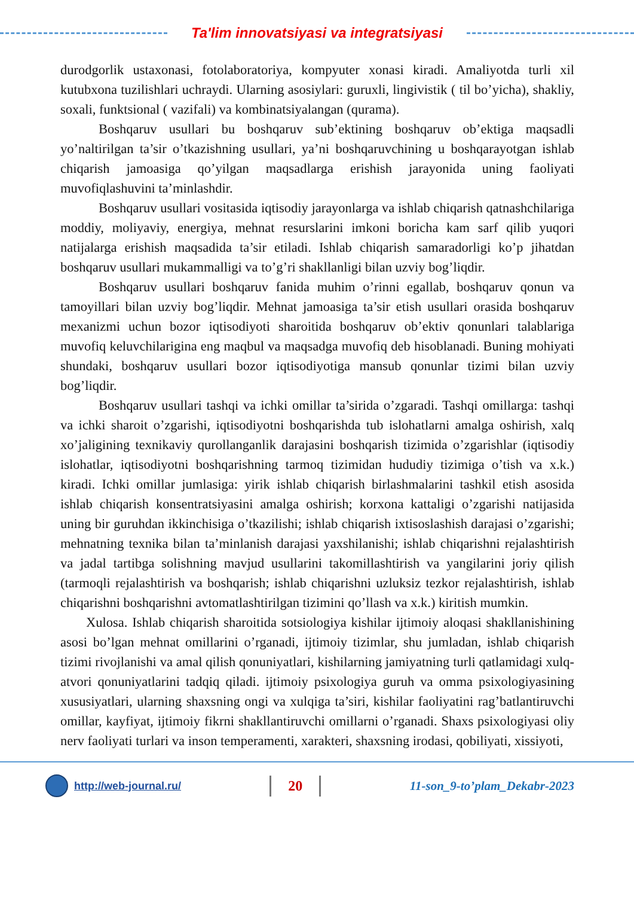Ta'lim innovatsiyasi va integratsiyasi
durodgorlik ustaxonasi, fotolaboratoriya, kompyuter xonasi kiradi. Amaliyotda turli xil kutubxona tuzilishlari uchraydi. Ularning asosiylari: guruxli, lingivistik ( til bo’yicha), shakliy, soxali, funktsional ( vazifali) va kombinatsiyalangan (qurama).
Boshqaruv usullari bu boshqaruv sub’ektining boshqaruv ob’ektiga maqsadli yo’naltirilgan ta’sir o’tkazishning usullari, ya’ni boshqaruvchining u boshqarayotgan ishlab chiqarish jamoasiga qo’yilgan maqsadlarga erishish jarayonida uning faoliyati muvofiqlashuvini ta’minlashdir.
Boshqaruv usullari vositasida iqtisodiy jarayonlarga va ishlab chiqarish qatnashchilariga moddiy, moliyaviy, energiya, mehnat resurslarini imkoni boricha kam sarf qilib yuqori natijalarga erishish maqsadida ta’sir etiladi. Ishlab chiqarish samaradorligi ko’p jihatdan boshqaruv usullari mukammalligi va to’g’ri shakllanligi bilan uzviy bog’liqdir.
Boshqaruv usullari boshqaruv fanida muhim o’rinni egallab, boshqaruv qonun va tamoyillari bilan uzviy bog’liqdir. Mehnat jamoasiga ta’sir etish usullari orasida boshqaruv mexanizmi uchun bozor iqtisodiyoti sharoitida boshqaruv ob’ektiv qonunlari talablariga muvofiq keluvchilarigina eng maqbul va maqsadga muvofiq deb hisoblanadi. Buning mohiyati shundaki, boshqaruv usullari bozor iqtisodiyotiga mansub qonunlar tizimi bilan uzviy bog’liqdir.
Boshqaruv usullari tashqi va ichki omillar ta’sirida o’zgaradi. Tashqi omillarga: tashqi va ichki sharoit o’zgarishi, iqtisodiyotni boshqarishda tub islohatlarni amalga oshirish, xalq xo’jaligining texnikaviy qurollanganlik darajasini boshqarish tizimida o’zgarishlar (iqtisodiy islohatlar, iqtisodiyotni boshqarishning tarmoq tizimidan hududiy tizimiga o’tish va x.k.) kiradi. Ichki omillar jumlasiga: yirik ishlab chiqarish birlashmalarini tashkil etish asosida ishlab chiqarish konsentratsiyasini amalga oshirish; korxona kattaligi o’zgarishi natijasida uning bir guruhdan ikkinchisiga o’tkazilishi; ishlab chiqarish ixtisoslashish darajasi o’zgarishi; mehnatning texnika bilan ta’minlanish darajasi yaxshilanishi; ishlab chiqarishni rejalashtirish va jadal tartibga solishning mavjud usullarini takomillashtirish va yangilarini joriy qilish (tarmoqli rejalashtirish va boshqarish; ishlab chiqarishni uzluksiz tezkor rejalashtirish, ishlab chiqarishni boshqarishni avtomatlashtirilgan tizimini qo’llash va x.k.) kiritish mumkin.
Xulosa. Ishlab chiqarish sharoitida sotsiologiya kishilar ijtimoiy aloqasi shakllanishining asosi bo’lgan mehnat omillarini o’rganadi, ijtimoiy tizimlar, shu jumladan, ishlab chiqarish tizimi rivojlanishi va amal qilish qonuniyatlari, kishilarning jamiyatning turli qatlamidagi xulq-atvori qonuniyatlarini tadqiq qiladi. ijtimoiy psixologiya guruh va omma psixologiyasining xususiyatlari, ularning shaxsning ongi va xulqiga ta’siri, kishilar faoliyatini rag’batlantiruvchi omillar, kayfiyat, ijtimoiy fikrni shakllantiruvchi omillarni o’rganadi. Shaxs psixologiyasi oliy nerv faoliyati turlari va inson temperamenti, xarakteri, shaxsning irodasi, qobiliyati, xissiyoti,
http://web-journal.ru/
20
11-son_9-to’plam_Dekabr-2023